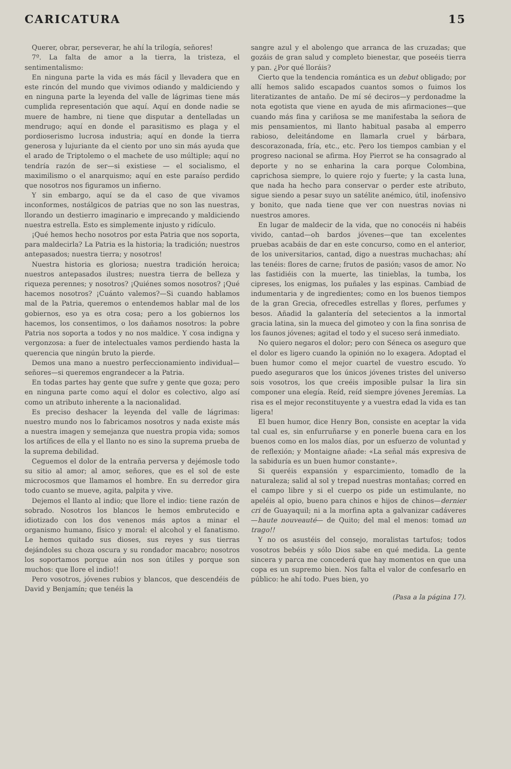CARICATURA 15
Querer, obrar, perseverar, he ahí la trilogía, señores!
7º. La falta de amor a la tierra, la tristeza, el sentimentalismo:
En ninguna parte la vida es más fácil y llevadera que en este rincón del mundo que vivimos odiando y maldiciendo y en ninguna parte la leyenda del valle de lágrimas tiene más cumplida representación que aquí. Aquí en donde nadie se muere de hambre, ni tiene que disputar a dentelladas un mendrugo; aquí en donde el parasitismo es plaga y el pordioserismo lucrosa industria; aquí en donde la tierra generosa y lujuriante da el ciento por uno sin más ayuda que el arado de Triptolemo o el machete de uso múltiple; aquí no tendría razón de ser—si existiese — el socialismo, el maximilismo o el anarquismo; aquí en este paraíso perdido que nosotros nos figuramos un infierno.
Y sin embargo, aquí se da el caso de que vivamos inconformes, nostálgicos de patrias que no son las nuestras, llorando un destierro imaginario e imprecando y maldiciendo nuestra estrella. Esto es simplemente injusto y ridículo.
¡Qué hemos hecho nosotros por esta Patria que nos soporta, para maldecirla? La Patria es la historia; la tradición; nuestros antepasados; nuestra tierra; y nosotros!
Nuestra historia es gloriosa; nuestra tradición heroica; nuestros antepasados ilustres; nuestra tierra de belleza y riqueza perennes; y nosotros? ¡Quiénes somos nosotros? ¡Qué hacemos nosotros? ¡Cuánto valemos?—Si cuando hablamos mal de la Patria, queremos o entendemos hablar mal de los gobiernos, eso ya es otra cosa; pero a los gobiernos los hacemos, los consentimos, o los dañamos nosotros: la pobre Patria nos soporta a todos y no nos maldice. Y cosa indigna y vergonzosa: a fuer de intelectuales vamos perdiendo hasta la querencia que ningún bruto la pierde.
Demos una mano a nuestro perfeccionamiento individual—señores—si queremos engrandecer a la Patria.
En todas partes hay gente que sufre y gente que goza; pero en ninguna parte como aquí el dolor es colectivo, algo así como un atributo inherente a la nacionalidad.
Es preciso deshacer la leyenda del valle de lágrimas: nuestro mundo nos lo fabricamos nosotros y nada existe más a nuestra imagen y semejanza que nuestra propia vida; somos los artífices de ella y el llanto no es sino la suprema prueba de la suprema debilidad.
Ceguemos el dolor de la entraña perversa y dejémosle todo su sitio al amor; al amor, señores, que es el sol de este microcosmos que llamamos el hombre. En su derredor gira todo cuanto se mueve, agita, palpita y vive.
Dejemos el llanto al indio; que llore el indio: tiene razón de sobrado. Nosotros los blancos le hemos embrutecido e idiotizado con los dos venenos más aptos a minar el organismo humano, físico y moral: el alcohol y el fanatismo. Le hemos quitado sus dioses, sus reyes y sus tierras dejándoles su choza oscura y su rondador macabro; nosotros los soportamos porque aún nos son útiles y porque son muchos: que llore el indio!!
Pero vosotros, jóvenes rubios y blancos, que descendéis de David y Benjamín; que tenéis la
sangre azul y el abolengo que arranca de las cruzadas; que gozáis de gran salud y completo bienestar, que poseéis tierra y pan. ¿Por qué lloráis?
Cierto que la tendencia romántica es un debut obligado; por allí hemos salido escapados cuantos somos o fuimos los literatizantes de antaño. De mí sé deciros—y perdonadme la nota egotista que viene en ayuda de mis afirmaciones—que cuando más fina y cariñosa se me manifestaba la señora de mis pensamientos, mi llanto habitual pasaba al emperro rabioso, deleitándome en llamarla cruel y bárbara, descorazonada, fría, etc., etc. Pero los tiempos cambian y el progreso nacional se afirma. Hoy Pierrot se ha consagrado al deporte y no se enharina la cara porque Colombina, caprichosa siempre, lo quiere rojo y fuerte; y la casta luna, que nada ha hecho para conservar o perder este atributo, sigue siendo a pesar suyo un satélite anémico, útil, inofensivo y bonito, que nada tiene que ver con nuestras novias ni nuestros amores.
En lugar de maldecir de la vida, que no conocéis ni habéis vivido, cantad—oh bardos jóvenes—que tan excelentes pruebas acabáis de dar en este concurso, como en el anterior, de los universitarios, cantad, digo a nuestras muchachas; ahí las tenéis: flores de carne; frutos de pasión; vasos de amor. No las fastidiéis con la muerte, las tinieblas, la tumba, los cipreses, los enigmas, los puñales y las espinas. Cambiad de indumentaria y de ingredientes; como en los buenos tiempos de la gran Grecia, ofrecedles estrellas y flores, perfumes y besos. Añadid la galantería del setecientos a la inmortal gracia latina, sin la mueca del gimoteo y con la fina sonrisa de los faunos jóvenes; agitad el todo y el suceso será inmediato.
No quiero negaros el dolor; pero con Séneca os aseguro que el dolor es ligero cuando la opinión no lo exagera. Adoptad el buen humor como el mejor cuartel de vuestro escudo. Yo puedo aseguraros que los únicos jóvenes tristes del universo sois vosotros, los que creéis imposible pulsar la lira sin componer una elegía. Reíd, reíd siempre jóvenes Jeremías. La risa es el mejor reconstituyente y a vuestra edad la vida es tan ligera!
El buen humor, dice Henry Bon, consiste en aceptar la vida tal cual es, sin enfurruñarse y en ponerle buena cara en los buenos como en los malos días, por un esfuerzo de voluntad y de reflexión; y Montaigne añade: «La señal más expresiva de la sabiduría es un buen humor constante».
Si queréis expansión y esparcimiento, tomadlo de la naturaleza; salid al sol y trepad nuestras montañas; corred en el campo libre y si el cuerpo os pide un estimulante, no apeléis al opio, bueno para chinos e hijos de chinos—dernier cri de Guayaquil; ni a la morfina apta a galvanizar cadáveres—haute nouveauté— de Quito; del mal el menos: tomad un trago!!
Y no os asustéis del consejo, moralistas tartufos; todos vosotros bebéis y sólo Dios sabe en qué medida. La gente sincera y parca me concederá que hay momentos en que una copa es un supremo bien. Nos falta el valor de confesarlo en público: he ahí todo. Pues bien, yo
(Pasa a la página 17).